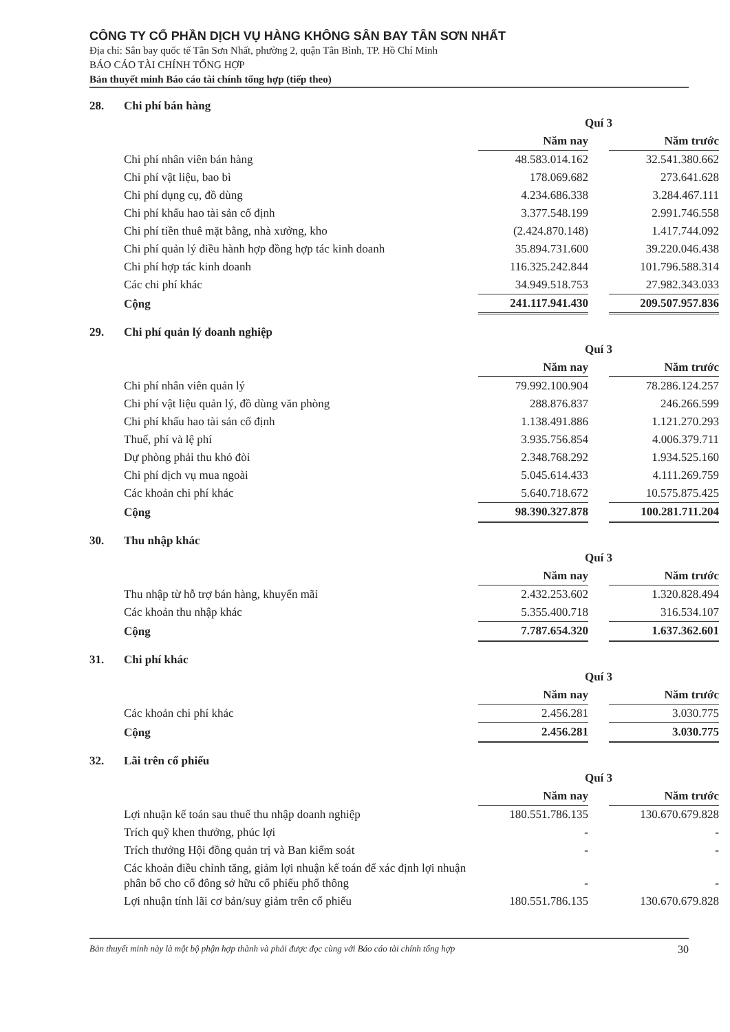CÔNG TY CỔ PHẦN DỊCH VỤ HÀNG KHÔNG SÂN BAY TÂN SƠN NHẤT
Địa chỉ: Sân bay quốc tế Tân Sơn Nhất, phường 2, quận Tân Bình, TP. Hồ Chí Minh
BÁO CÁO TÀI CHÍNH TỔNG HỢP
Bản thuyết minh Báo cáo tài chính tổng hợp (tiếp theo)
28. Chi phí bán hàng
| | Quí 3 | | |
| | Năm nay | | Năm trước |
| Chi phí nhân viên bán hàng | 48.583.014.162 | | 32.541.380.662 |
| Chi phí vật liệu, bao bì | 178.069.682 | | 273.641.628 |
| Chi phí dụng cụ, đồ dùng | 4.234.686.338 | | 3.284.467.111 |
| Chi phí khấu hao tài sản cố định | 3.377.548.199 | | 2.991.746.558 |
| Chi phí tiền thuê mặt bằng, nhà xưởng, kho | (2.424.870.148) | | 1.417.744.092 |
| Chi phí quản lý điều hành hợp đồng hợp tác kinh doanh | 35.894.731.600 | | 39.220.046.438 |
| Chi phí hợp tác kinh doanh | 116.325.242.844 | | 101.796.588.314 |
| Các chi phí khác | 34.949.518.753 | | 27.982.343.033 |
| Cộng | 241.117.941.430 | | 209.507.957.836 |
29. Chi phí quản lý doanh nghiệp
| | Quí 3 | | |
| | Năm nay | | Năm trước |
| Chi phí nhân viên quản lý | 79.992.100.904 | | 78.286.124.257 |
| Chi phí vật liệu quản lý, đồ dùng văn phòng | 288.876.837 | | 246.266.599 |
| Chi phí khấu hao tài sản cố định | 1.138.491.886 | | 1.121.270.293 |
| Thuế, phí và lệ phí | 3.935.756.854 | | 4.006.379.711 |
| Dự phòng phải thu khó đòi | 2.348.768.292 | | 1.934.525.160 |
| Chi phí dịch vụ mua ngoài | 5.045.614.433 | | 4.111.269.759 |
| Các khoản chi phí khác | 5.640.718.672 | | 10.575.875.425 |
| Cộng | 98.390.327.878 | | 100.281.711.204 |
30. Thu nhập khác
| | Quí 3 | | |
| | Năm nay | | Năm trước |
| Thu nhập từ hỗ trợ bán hàng, khuyến mãi | 2.432.253.602 | | 1.320.828.494 |
| Các khoản thu nhập khác | 5.355.400.718 | | 316.534.107 |
| Cộng | 7.787.654.320 | | 1.637.362.601 |
31. Chi phí khác
| | Quí 3 | | |
| | Năm nay | | Năm trước |
| Các khoản chi phí khác | 2.456.281 | | 3.030.775 |
| Cộng | 2.456.281 | | 3.030.775 |
32. Lãi trên cổ phiếu
| | Quí 3 | | |
| | Năm nay | | Năm trước |
| Lợi nhuận kế toán sau thuế thu nhập doanh nghiệp | 180.551.786.135 | | 130.670.679.828 |
| Trích quỹ khen thưởng, phúc lợi | - | | - |
| Trích thưởng Hội đồng quản trị và Ban kiểm soát | - | | - |
| Các khoản điều chỉnh tăng, giảm lợi nhuận kế toán để xác định lợi nhuận phân bổ cho cổ đông sở hữu cổ phiếu phổ thông | - | | - |
| Lợi nhuận tính lãi cơ bản/suy giảm trên cổ phiếu | 180.551.786.135 | | 130.670.679.828 |
Bản thuyết minh này là một bộ phận hợp thành và phải được đọc cùng với Báo cáo tài chính tổng hợp 30